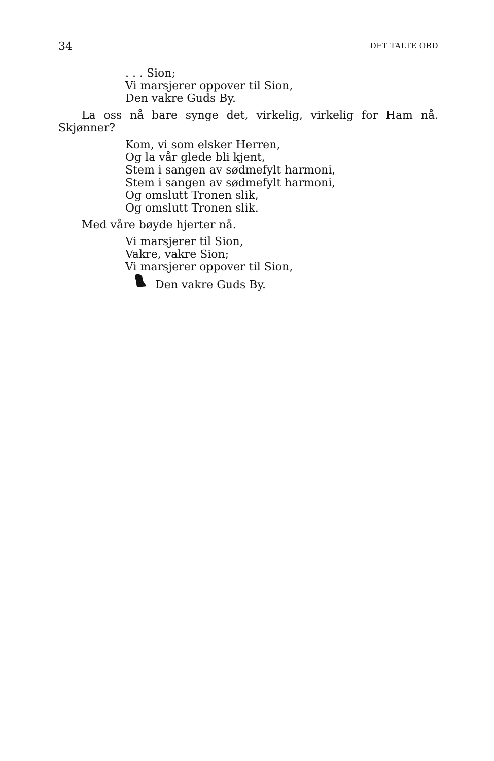34 DET TALTE ORD
. . . Sion;
Vi marsjerer oppover til Sion,
Den vakre Guds By.
La oss nå bare synge det, virkelig, virkelig for Ham nå. Skjønner?
Kom, vi som elsker Herren,
Og la vår glede bli kjent,
Stem i sangen av sødmefylt harmoni,
Stem i sangen av sødmefylt harmoni,
Og omslutt Tronen slik,
Og omslutt Tronen slik.
Med våre bøyde hjerter nå.
Vi marsjerer til Sion,
Vakre, vakre Sion;
Vi marsjerer oppover til Sion,
Den vakre Guds By.